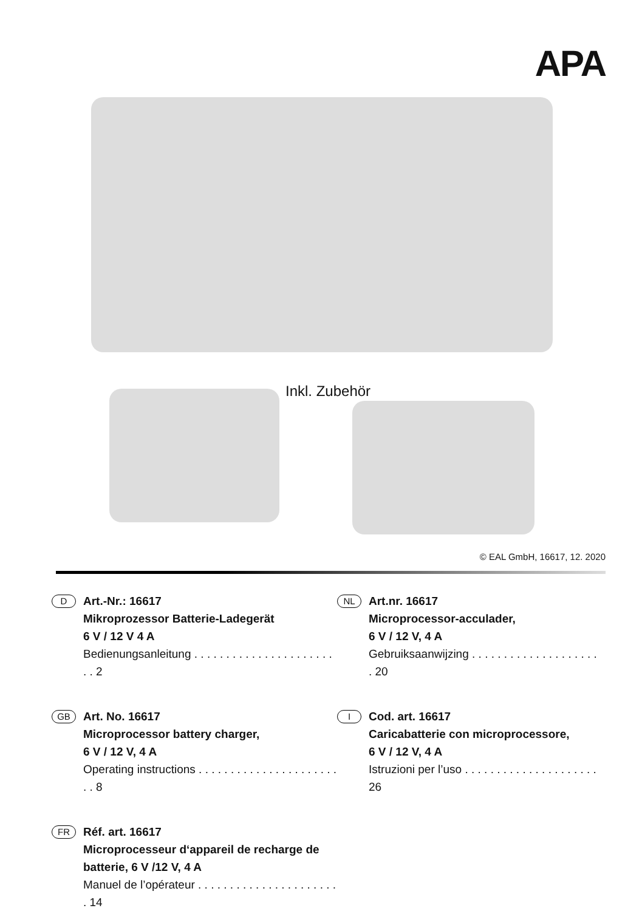APA
Inkl. Zubehör
© EAL GmbH, 16617, 12. 2020
D
Art.-Nr.: 16617
Mikroprozessor Batterie-Ladegerät
6 V / 12 V 4 A
Bedienungsanleitung . . . . . . . . . . . . . . . . . . . . . . . . 2
NL
Art.nr. 16617
Microprocessor-acculader,
6 V / 12 V, 4 A
Gebruiksaanwijzing . . . . . . . . . . . . . . . . . . . . . 20
GB
Art. No. 16617
Microprocessor battery charger,
6 V / 12 V, 4 A
Operating instructions . . . . . . . . . . . . . . . . . . . . . . . . 8
I
Cod. art. 16617
Caricabatterie con microprocessore,
6 V / 12 V, 4 A
Istruzioni per l’uso . . . . . . . . . . . . . . . . . . . . . 26
FR
Réf. art. 16617
Microprocesseur d‘appareil de recharge de
batterie, 6 V /12 V, 4 A
Manuel de l’opérateur . . . . . . . . . . . . . . . . . . . . . . . 14